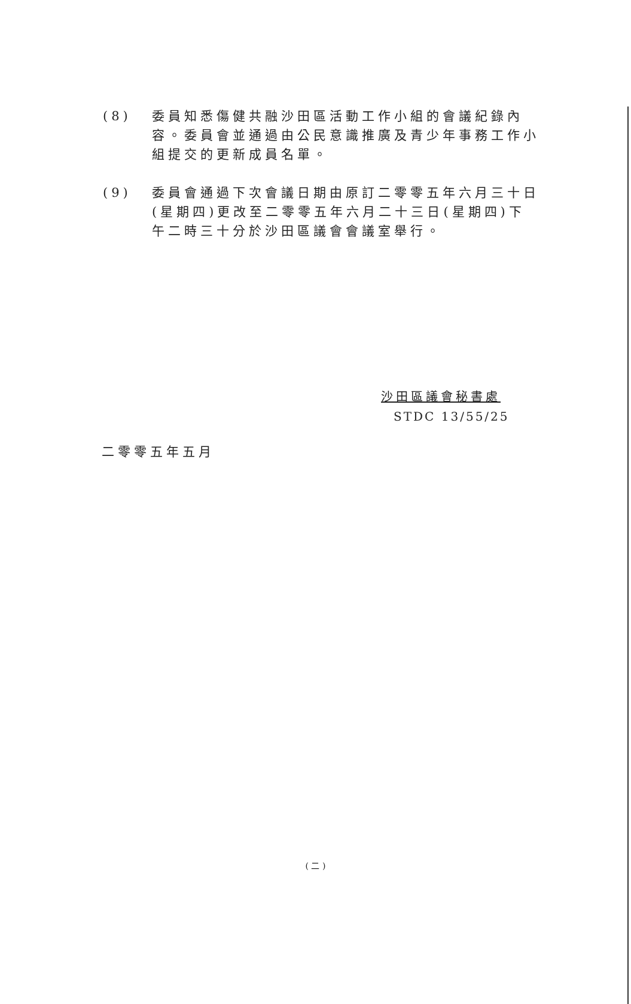(8) 委員知悉傷健共融沙田區活動工作小組的會議紀錄內容。委員會並通過由公民意識推廣及青少年事務工作小組提交的更新成員名單。
(9) 委員會通過下次會議日期由原訂二零零五年六月三十日(星期四)更改至二零零五年六月二十三日(星期四)下午二時三十分於沙田區議會會議室舉行。
沙田區議會秘書處
STDC 13/55/25
二零零五年五月
( 二 )